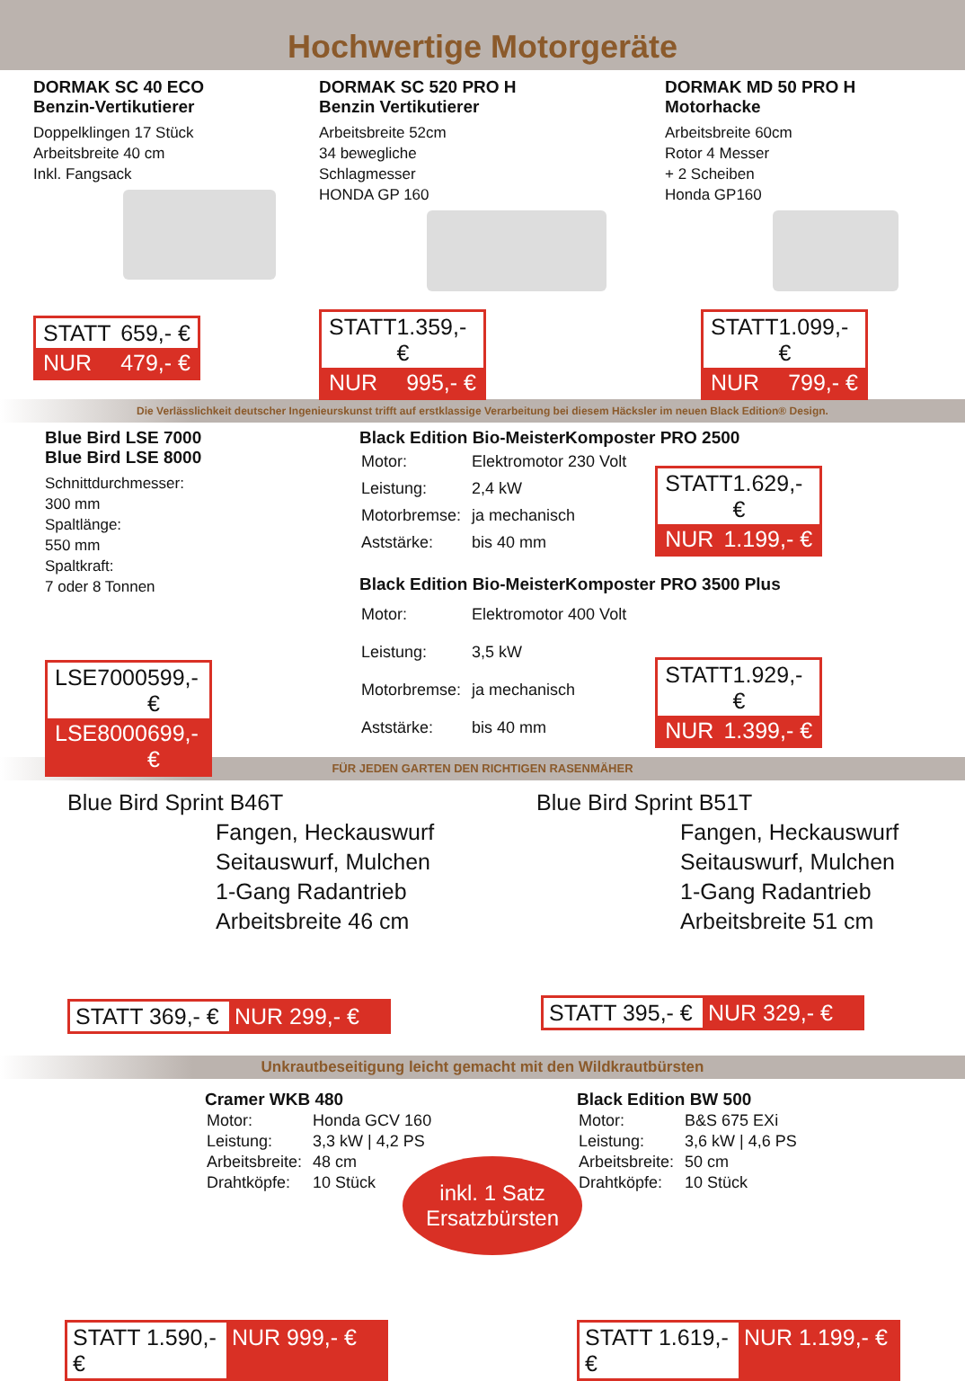Hochwertige Motorgeräte
DORMAK SC 40 ECO
Benzin-Vertikutierer
Doppelklingen 17 Stück
Arbeitsbreite 40 cm
Inkl. Fangsack
STATT 659,- €
NUR 479,- €
DORMAK SC 520 PRO H
Benzin Vertikutierer
Arbeitsbreite 52cm
34 bewegliche
Schlagmesser
HONDA GP 160
STATT 1.359,- €
NUR 995,- €
DORMAK MD 50 PRO H
Motorhacke
Arbeitsbreite 60cm
Rotor 4 Messer
+ 2 Scheiben
Honda GP160
STATT 1.099,- €
NUR 799,- €
Die Verlässlichkeit deutscher Ingenieurskunst trifft auf erstklassige Verarbeitung bei diesem Häcksler im neuen Black Edition® Design.
Blue Bird LSE 7000
Blue Bird LSE 8000
Schnittdurchmesser:
300 mm
Spaltlänge:
550 mm
Spaltkraft:
7 oder 8 Tonnen
LSE7000 599,- €
LSE8000 699,- €
Black Edition Bio-MeisterKomposter PRO 2500
| Motor: | Elektromotor 230 Volt |
| Leistung: | 2,4 kW |
| Motorbremse: | ja mechanisch |
| Aststärke: | bis 40 mm |
STATT 1.629,- €
NUR 1.199,- €
Black Edition Bio-MeisterKomposter PRO 3500 Plus
| Motor: | Elektromotor 400 Volt |
| Leistung: | 3,5 kW |
| Motorbremse: | ja mechanisch |
| Aststärke: | bis 40 mm |
STATT 1.929,- €
NUR 1.399,- €
FÜR JEDEN GARTEN DEN RICHTIGEN RASENMÄHER
Blue Bird Sprint B46T
Fangen, Heckauswurf
Seitauswurf, Mulchen
1-Gang Radantrieb
Arbeitsbreite 46 cm
STATT 369,- € NUR 299,- €
Blue Bird Sprint B51T
Fangen, Heckauswurf
Seitauswurf, Mulchen
1-Gang Radantrieb
Arbeitsbreite 51 cm
STATT 395,- € NUR 329,- €
Unkrautbeseitigung leicht gemacht mit den Wildkrautbürsten
Cramer WKB 480
| Motor: | Honda GCV 160 |
| Leistung: | 3,3 kW / 4,2 PS |
| Arbeitsbreite: | 48 cm |
| Drahtköpfe: | 10 Stück |
STATT 1.590,- € NUR 999,- €
Black Edition BW 500
| Motor: | B&S 675 EXi |
| Leistung: | 3,6 kW / 4,6 PS |
| Arbeitsbreite: | 50 cm |
| Drahtköpfe: | 10 Stück |
STATT 1.619,- € NUR 1.199,- €
inkl. 1 Satz
Ersatzbürsten